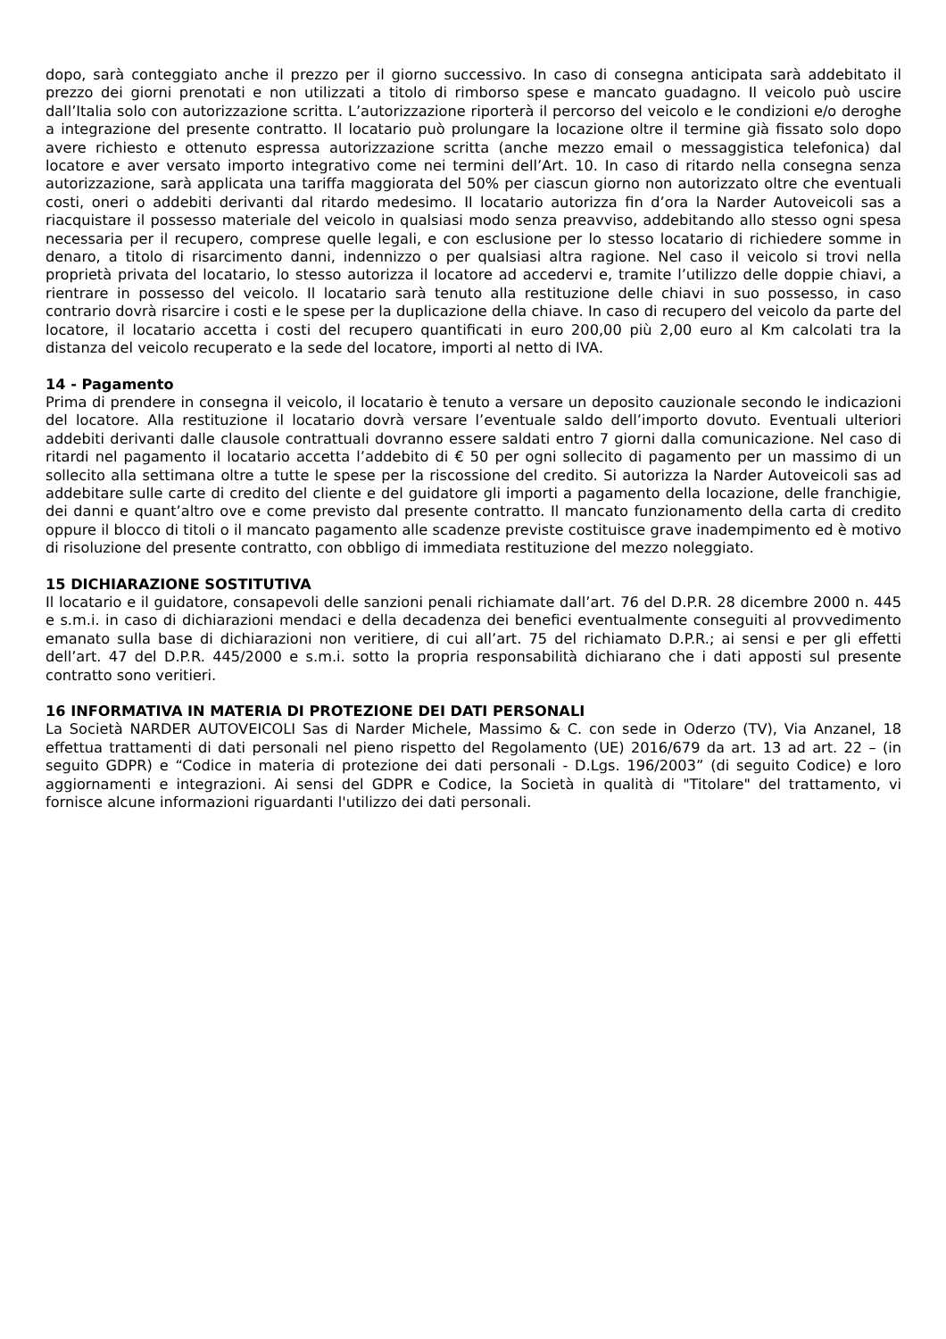dopo, sarà conteggiato anche il prezzo per il giorno successivo. In caso di consegna anticipata sarà addebitato il prezzo dei giorni prenotati e non utilizzati a titolo di rimborso spese e mancato guadagno. Il veicolo può uscire dall’Italia solo con autorizzazione scritta. L’autorizzazione riporterà il percorso del veicolo e le condizioni e/o deroghe a integrazione del presente contratto. Il locatario può prolungare la locazione oltre il termine già fissato solo dopo avere richiesto e ottenuto espressa autorizzazione scritta (anche mezzo email o messaggistica telefonica) dal locatore e aver versato importo integrativo come nei termini dell’Art. 10. In caso di ritardo nella consegna senza autorizzazione, sarà applicata una tariffa maggiorata del 50% per ciascun giorno non autorizzato oltre che eventuali costi, oneri o addebiti derivanti dal ritardo medesimo. Il locatario autorizza fin d’ora la Narder Autoveicoli sas a riacquistare il possesso materiale del veicolo in qualsiasi modo senza preavviso, addebitando allo stesso ogni spesa necessaria per il recupero, comprese quelle legali, e con esclusione per lo stesso locatario di richiedere somme in denaro, a titolo di risarcimento danni, indennizzo o per qualsiasi altra ragione. Nel caso il veicolo si trovi nella proprietà privata del locatario, lo stesso autorizza il locatore ad accedervi e, tramite l’utilizzo delle doppie chiavi, a rientrare in possesso del veicolo. Il locatario sarà tenuto alla restituzione delle chiavi in suo possesso, in caso contrario dovrà risarcire i costi e le spese per la duplicazione della chiave. In caso di recupero del veicolo da parte del locatore, il locatario accetta i costi del recupero quantificati in euro 200,00 più 2,00 euro al Km calcolati tra la distanza del veicolo recuperato e la sede del locatore, importi al netto di IVA.
14 - Pagamento
Prima di prendere in consegna il veicolo, il locatario è tenuto a versare un deposito cauzionale secondo le indicazioni del locatore. Alla restituzione il locatario dovrà versare l’eventuale saldo dell’importo dovuto. Eventuali ulteriori addebiti derivanti dalle clausole contrattuali dovranno essere saldati entro 7 giorni dalla comunicazione. Nel caso di ritardi nel pagamento il locatario accetta l’addebito di € 50 per ogni sollecito di pagamento per un massimo di un sollecito alla settimana oltre a tutte le spese per la riscossione del credito. Si autorizza la Narder Autoveicoli sas ad addebitare sulle carte di credito del cliente e del guidatore gli importi a pagamento della locazione, delle franchigie, dei danni e quant’altro ove e come previsto dal presente contratto. Il mancato funzionamento della carta di credito oppure il blocco di titoli o il mancato pagamento alle scadenze previste costituisce grave inadempimento ed è motivo di risoluzione del presente contratto, con obbligo di immediata restituzione del mezzo noleggiato.
15 DICHIARAZIONE SOSTITUTIVA
Il locatario e il guidatore, consapevoli delle sanzioni penali richiamate dall’art. 76 del D.P.R. 28 dicembre 2000 n. 445 e s.m.i. in caso di dichiarazioni mendaci e della decadenza dei benefici eventualmente conseguiti al provvedimento emanato sulla base di dichiarazioni non veritiere, di cui all’art. 75 del richiamato D.P.R.; ai sensi e per gli effetti dell’art. 47 del D.P.R. 445/2000 e s.m.i. sotto la propria responsabilità dichiarano che i dati apposti sul presente contratto sono veritieri.
16 INFORMATIVA IN MATERIA DI PROTEZIONE DEI DATI PERSONALI
La Società NARDER AUTOVEICOLI Sas di Narder Michele, Massimo & C. con sede in Oderzo (TV), Via Anzanel, 18 effettua trattamenti di dati personali nel pieno rispetto del Regolamento (UE) 2016/679 da art. 13 ad art. 22 – (in seguito GDPR) e “Codice in materia di protezione dei dati personali - D.Lgs. 196/2003” (di seguito Codice) e loro aggiornamenti e integrazioni. Ai sensi del GDPR e Codice, la Società in qualità di "Titolare" del trattamento, vi fornisce alcune informazioni riguardanti l'utilizzo dei dati personali.